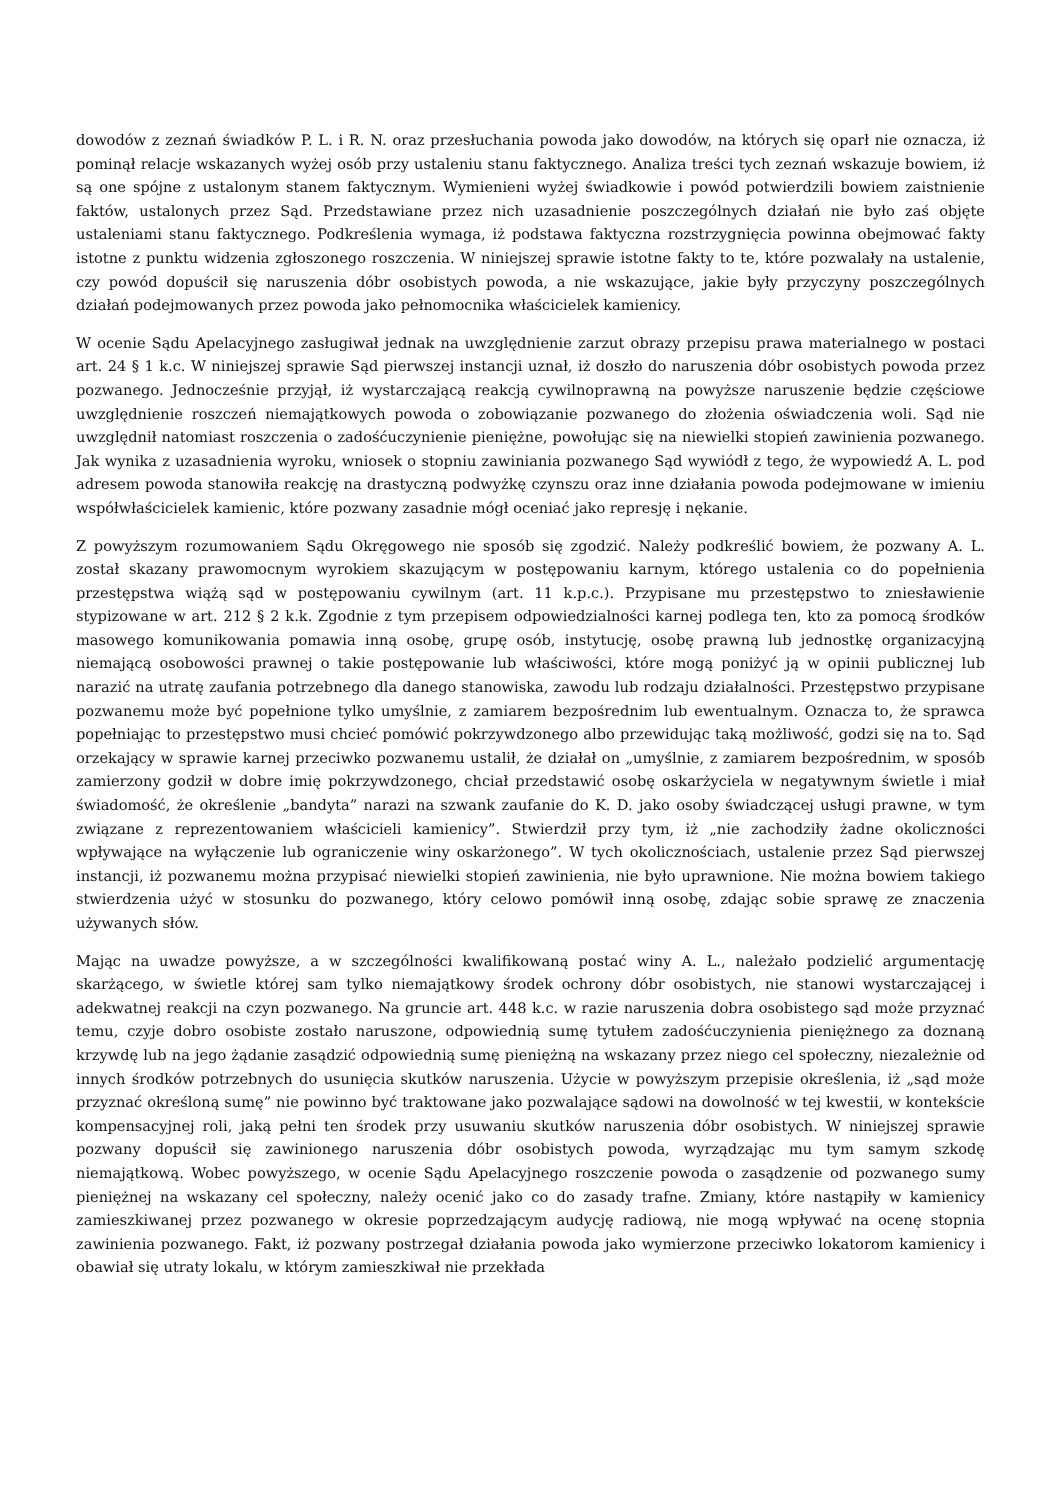dowodów z zeznań świadków P. L. i R. N. oraz przesłuchania powoda jako dowodów, na których się oparł nie oznacza, iż pominął relacje wskazanych wyżej osób przy ustaleniu stanu faktycznego. Analiza treści tych zeznań wskazuje bowiem, iż są one spójne z ustalonym stanem faktycznym. Wymienieni wyżej świadkowie i powód potwierdzili bowiem zaistnienie faktów, ustalonych przez Sąd. Przedstawiane przez nich uzasadnienie poszczególnych działań nie było zaś objęte ustaleniami stanu faktycznego. Podkreślenia wymaga, iż podstawa faktyczna rozstrzygnięcia powinna obejmować fakty istotne z punktu widzenia zgłoszonego roszczenia. W niniejszej sprawie istotne fakty to te, które pozwalały na ustalenie, czy powód dopuścił się naruszenia dóbr osobistych powoda, a nie wskazujące, jakie były przyczyny poszczególnych działań podejmowanych przez powoda jako pełnomocnika właścicielek kamienicy.
W ocenie Sądu Apelacyjnego zasługiwał jednak na uwzględnienie zarzut obrazy przepisu prawa materialnego w postaci art. 24 § 1 k.c. W niniejszej sprawie Sąd pierwszej instancji uznał, iż doszło do naruszenia dóbr osobistych powoda przez pozwanego. Jednocześnie przyjął, iż wystarczającą reakcją cywilnoprawną na powyższe naruszenie będzie częściowe uwzględnienie roszczeń niemajątkowych powoda o zobowiązanie pozwanego do złożenia oświadczenia woli. Sąd nie uwzględnił natomiast roszczenia o zadośćuczynienie pieniężne, powołując się na niewielki stopień zawinienia pozwanego. Jak wynika z uzasadnienia wyroku, wniosek o stopniu zawiniania pozwanego Sąd wywiódł z tego, że wypowiedź A. L. pod adresem powoda stanowiła reakcję na drastyczną podwyżkę czynszu oraz inne działania powoda podejmowane w imieniu współwłaścicielek kamienic, które pozwany zasadnie mógł oceniać jako represję i nękanie.
Z powyższym rozumowaniem Sądu Okręgowego nie sposób się zgodzić. Należy podkreślić bowiem, że pozwany A. L. został skazany prawomocnym wyrokiem skazującym w postępowaniu karnym, którego ustalenia co do popełnienia przestępstwa wiążą sąd w postępowaniu cywilnym (art. 11 k.p.c.). Przypisane mu przestępstwo to zniesławienie stypizowane w art. 212 § 2 k.k. Zgodnie z tym przepisem odpowiedzialności karnej podlega ten, kto za pomocą środków masowego komunikowania pomawia inną osobę, grupę osób, instytucję, osobę prawną lub jednostkę organizacyjną niemającą osobowości prawnej o takie postępowanie lub właściwości, które mogą poniżyć ją w opinii publicznej lub narazić na utratę zaufania potrzebnego dla danego stanowiska, zawodu lub rodzaju działalności. Przestępstwo przypisane pozwanemu może być popełnione tylko umyślnie, z zamiarem bezpośrednim lub ewentualnym. Oznacza to, że sprawca popełniając to przestępstwo musi chcieć pomówić pokrzywdzonego albo przewidując taką możliwość, godzi się na to. Sąd orzekający w sprawie karnej przeciwko pozwanemu ustalił, że działał on „umyślnie, z zamiarem bezpośrednim, w sposób zamierzony godził w dobre imię pokrzywdzonego, chciał przedstawić osobę oskarżyciela w negatywnym świetle i miał świadomość, że określenie „bandyta” narazi na szwank zaufanie do K. D. jako osoby świadczącej usługi prawne, w tym związane z reprezentowaniem właścicieli kamienicy”. Stwierdził przy tym, iż „nie zachodziły żadne okoliczności wpływające na wyłączenie lub ograniczenie winy oskarżonego”. W tych okolicznościach, ustalenie przez Sąd pierwszej instancji, iż pozwanemu można przypisać niewielki stopień zawinienia, nie było uprawnione. Nie można bowiem takiego stwierdzenia użyć w stosunku do pozwanego, który celowo pomówił inną osobę, zdając sobie sprawę ze znaczenia używanych słów.
Mając na uwadze powyższe, a w szczególności kwalifikowaną postać winy A. L., należało podzielić argumentację skarżącego, w świetle której sam tylko niemajątkowy środek ochrony dóbr osobistych, nie stanowi wystarczającej i adekwatnej reakcji na czyn pozwanego. Na gruncie art. 448 k.c. w razie naruszenia dobra osobistego sąd może przyznać temu, czyje dobro osobiste zostało naruszone, odpowiednią sumę tytułem zadośćuczynienia pieniężnego za doznaną krzywdę lub na jego żądanie zasądzić odpowiednią sumę pieniężną na wskazany przez niego cel społeczny, niezależnie od innych środków potrzebnych do usunięcia skutków naruszenia. Użycie w powyższym przepisie określenia, iż „sąd może przyznać określoną sumę” nie powinno być traktowane jako pozwalające sądowi na dowolność w tej kwestii, w kontekście kompensacyjnej roli, jaką pełni ten środek przy usuwaniu skutków naruszenia dóbr osobistych. W niniejszej sprawie pozwany dopuścił się zawinionego naruszenia dóbr osobistych powoda, wyrządzając mu tym samym szkodę niemajątkową. Wobec powyższego, w ocenie Sądu Apelacyjnego roszczenie powoda o zasądzenie od pozwanego sumy pieniężnej na wskazany cel społeczny, należy ocenić jako co do zasady trafne. Zmiany, które nastąpiły w kamienicy zamieszkiwanej przez pozwanego w okresie poprzedzającym audycję radiową, nie mogą wpływać na ocenę stopnia zawinienia pozwanego. Fakt, iż pozwany postrzegał działania powoda jako wymierzone przeciwko lokatorom kamienicy i obawiał się utraty lokalu, w którym zamieszkiwał nie przekłada